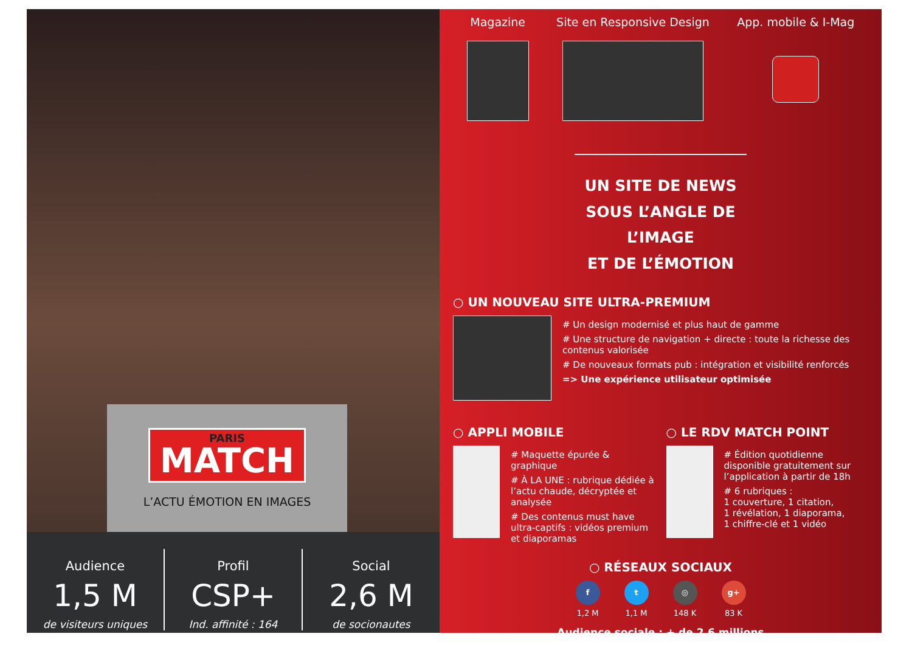PARIS
MATCH
L’ACTU ÉMOTION EN IMAGES
Audience
1,5 M
de visiteurs uniques
Profil
CSP+
Ind. affinité : 164
Social
2,6 M
de socionautes
Magazine
Site en Responsive Design
App. mobile & I-Mag
UN SITE DE NEWS SOUS L’ANGLE DE L’IMAGE
ET DE L’ÉMOTION
○ UN NOUVEAU SITE ULTRA-PREMIUM
# Un design modernisé et plus haut de gamme
# Une structure de navigation + directe : toute la richesse des contenus valorisée
# De nouveaux formats pub : intégration et visibilité renforcés
=> Une expérience utilisateur optimisée
○ APPLI MOBILE
# Maquette épurée & graphique
# À LA UNE : rubrique dédiée à l’actu chaude, décryptée et analysée
# Des contenus must have ultra-captifs : vidéos premium et diaporamas
○ LE RDV MATCH POINT
# Édition quotidienne disponible gratuitement sur l’application à partir de 18h
# 6 rubriques :
1 couverture, 1 citation,
1 révélation, 1 diaporama,
1 chiffre-clé et 1 vidéo
○ RÉSEAUX SOCIAUX
f
1,2 M
t
1,1 M
◎
148 K
g+
83 K
Audience sociale : + de 2,6 millions